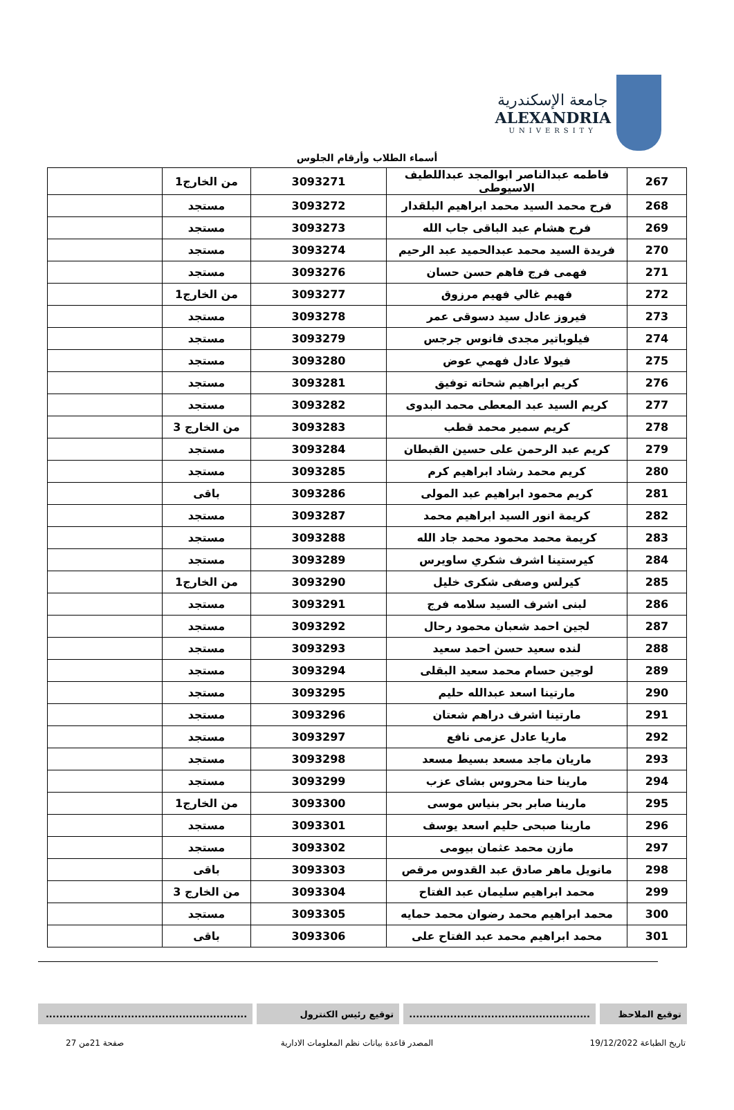جامعة الإسكندرية
ALEXANDRIA
UNIVERSITY
أسماء الطلاب وأرقام الجلوس
| 267 | فاطمه عبدالناصر ابوالمجد عبداللطيف الاسيوطى | 3093271 | من الخارج1 | |
| 268 | فرح محمد السيد محمد ابراهيم البلقدار | 3093272 | مستجد | |
| 269 | فرح هشام عبد الباقى جاب الله | 3093273 | مستجد | |
| 270 | فريدة السيد محمد عبدالحميد عبد الرحيم | 3093274 | مستجد | |
| 271 | فهمى فرج فاهم حسن حسان | 3093276 | مستجد | |
| 272 | فهيم غالي فهيم مرزوق | 3093277 | من الخارج1 | |
| 273 | فيروز عادل سيد دسوقى عمر | 3093278 | مستجد | |
| 274 | فيلوباتير مجدى فانوس جرجس | 3093279 | مستجد | |
| 275 | فيولا عادل فهمي عوض | 3093280 | مستجد | |
| 276 | كريم ابراهيم شحاته توفيق | 3093281 | مستجد | |
| 277 | كريم السيد عبد المعطى محمد البدوى | 3093282 | مستجد | |
| 278 | كريم سمير محمد قطب | 3093283 | من الخارج 3 | |
| 279 | كريم عبد الرحمن على حسين القبطان | 3093284 | مستجد | |
| 280 | كريم محمد رشاد ابراهيم كرم | 3093285 | مستجد | |
| 281 | كريم محمود ابراهيم عبد المولى | 3093286 | باقى | |
| 282 | كريمة انور السيد ابراهيم محمد | 3093287 | مستجد | |
| 283 | كريمة محمد محمود محمد جاد الله | 3093288 | مستجد | |
| 284 | كيرستينا اشرف شكري ساويرس | 3093289 | مستجد | |
| 285 | كيرلس وصفى شكرى خليل | 3093290 | من الخارج1 | |
| 286 | لبنى اشرف السيد سلامه فرج | 3093291 | مستجد | |
| 287 | لجين احمد شعبان محمود رحال | 3093292 | مستجد | |
| 288 | لنده سعيد حسن احمد سعيد | 3093293 | مستجد | |
| 289 | لوجين حسام محمد سعيد البقلى | 3093294 | مستجد | |
| 290 | مارتينا اسعد عبدالله حليم | 3093295 | مستجد | |
| 291 | مارتينا اشرف دراهم شعتان | 3093296 | مستجد | |
| 292 | ماريا عادل عزمى نافع | 3093297 | مستجد | |
| 293 | ماريان ماجد مسعد بسيط مسعد | 3093298 | مستجد | |
| 294 | مارينا حنا محروس بشاى عزب | 3093299 | مستجد | |
| 295 | مارينا صابر بحر بنياس موسى | 3093300 | من الخارج1 | |
| 296 | مارينا صبحى حليم اسعد يوسف | 3093301 | مستجد | |
| 297 | مازن محمد عثمان بيومى | 3093302 | مستجد | |
| 298 | مانويل ماهر صادق عبد القدوس مرقص | 3093303 | باقى | |
| 299 | محمد ابراهيم سليمان عبد الفتاح | 3093304 | من الخارج 3 | |
| 300 | محمد ابراهيم محمد رضوان محمد حمايه | 3093305 | مستجد | |
| 301 | محمد ابراهيم محمد عبد الفتاح على | 3093306 | باقى | |
توقيع الملاحظ .....................................................
توقيع رئيس الكنترول ...........................................................
تاريخ الطباعة 19/12/2022 المصدر قاعدة بيانات نظم المعلومات الادارية صفحة 21من 27